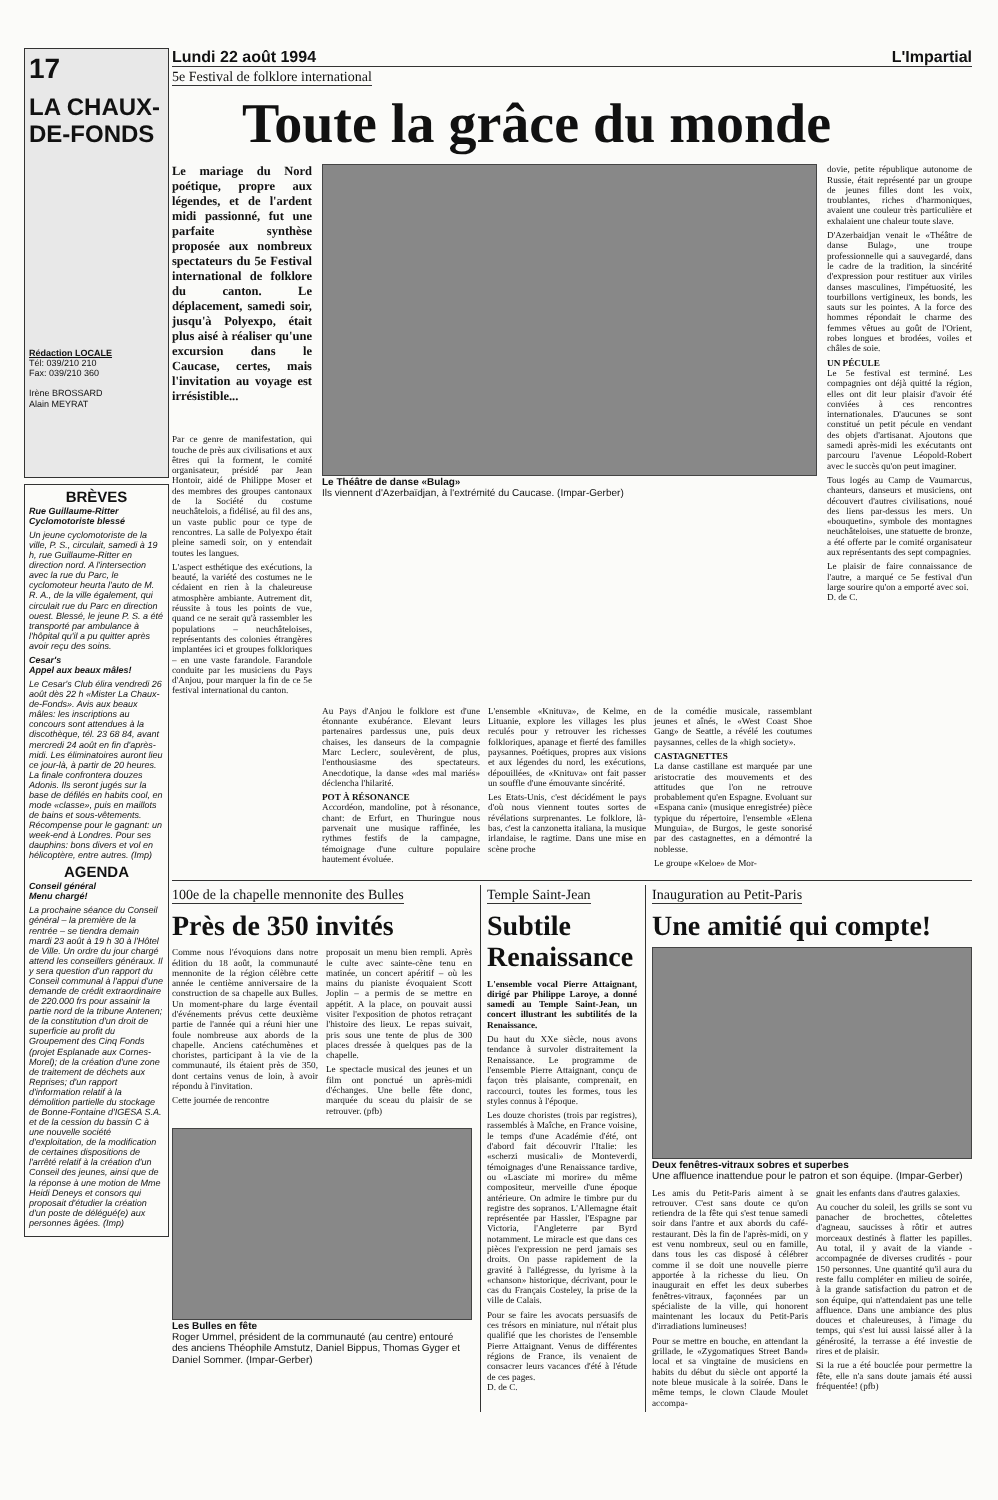17
LA CHAUX-DE-FONDS
Rédaction LOCALE
Tél: 039/210 210
Fax: 039/210 360
Irène BROSSARD
Alain MEYRAT
BRÈVES
Rue Guillaume-Ritter
Cyclomotoriste blessé
Un jeune cyclomotoriste de la ville, P. S., circulait, samedi à 19 h, rue Guillaume-Ritter en direction nord. A l'intersection avec la rue du Parc, le cyclomoteur heurta l'auto de M. R. A., de la ville également, qui circulait rue du Parc en direction ouest. Blessé, le jeune P. S. a été transporté par ambulance à l'hôpital qu'il a pu quitter après avoir reçu des soins.
Cesar's
Appel aux beaux mâles!
Le Cesar's Club élira vendredi 26 août dès 22 h «Mister La Chaux-de-Fonds». Avis aux beaux mâles: les inscriptions au concours sont attendues à la discothèque, tél. 23 68 84, avant mercredi 24 août en fin d'après-midi. Les éliminatoires auront lieu ce jour-là, à partir de 20 heures. La finale confrontera douzes Adonis. Ils seront jugés sur la base de défilés en habits cool, en mode «classe», puis en maillots de bains et sous-vêtements. Récompense pour le gagnant: un week-end à Londres. Pour ses dauphins: bons divers et vol en hélicoptère, entre autres. (Imp)
AGENDA
Conseil général
Menu chargé!
La prochaine séance du Conseil général – la première de la rentrée – se tiendra demain mardi 23 août à 19 h 30 à l'Hôtel de Ville. Un ordre du jour chargé attend les conseillers généraux. Il y sera question d'un rapport du Conseil communal à l'appui d'une demande de crédit extraordinaire de 220.000 frs pour assainir la partie nord de la tribune Antenen; de la constitution d'un droit de superficie au profit du Groupement des Cinq Fonds (projet Esplanade aux Cornes-Morel); de la création d'une zone de traitement de déchets aux Reprises; d'un rapport d'information relatif à la démolition partielle du stockage de Bonne-Fontaine d'IGESA S.A. et de la cession du bassin C à une nouvelle société d'exploitation, de la modification de certaines dispositions de l'arrêté relatif à la création d'un Conseil des jeunes, ainsi que de la réponse à une motion de Mme Heidi Deneys et consors qui proposait d'étudier la création d'un poste de délégué(e) aux personnes âgées. (Imp)
Lundi 22 août 1994 L'Impartial
5e Festival de folklore international
Toute la grâce du monde
Le mariage du Nord poétique, propre aux légendes, et de l'ardent midi passionné, fut une parfaite synthèse proposée aux nombreux spectateurs du 5e Festival international de folklore du canton. Le déplacement, samedi soir, jusqu'à Polyexpo, était plus aisé à réaliser qu'une excursion dans le Caucase, certes, mais l'invitation au voyage est irrésistible...
Par ce genre de manifestation, qui touche de près aux civilisations et aux êtres qui la forment, le comité organisateur, présidé par Jean Hontoir, aidé de Philippe Moser et des membres des groupes cantonaux de la Société du costume neuchâtelois, a fidélisé, au fil des ans, un vaste public pour ce type de rencontres. La salle de Polyexpo était pleine samedi soir, on y entendait toutes les langues.
L'aspect esthétique des exécutions, la beauté, la variété des costumes ne le cédaient en rien à la chaleureuse atmosphère ambiante. Autrement dit, réussite à tous les points de vue, quand ce ne serait qu'à rassembler les populations – neuchâteloises, représentants des colonies étrangères implantées ici et groupes folkloriques – en une vaste farandole. Farandole conduite par les musiciens du Pays d'Anjou, pour marquer la fin de ce 5e festival international du canton.
Le Théâtre de danse «Bulag»
Ils viennent d'Azerbaïdjan, à l'extrémité du Caucase. (Impar-Gerber)
dovie, petite république autonome de Russie, était représenté par un groupe de jeunes filles dont les voix, troublantes, riches d'harmoniques, avaient une couleur très particulière et exhalaient une chaleur toute slave.
D'Azerbaidjan venait le «Théâtre de danse Bulag», une troupe professionnelle qui a sauvegardé, dans le cadre de la tradition, la sincérité d'expression pour restituer aux viriles danses masculines, l'impétuosité, les tourbillons vertigineux, les bonds, les sauts sur les pointes. A la force des hommes répondait le charme des femmes vêtues au goût de l'Orient, robes longues et brodées, voiles et châles de soie.
UN PÉCULE
Le 5e festival est terminé. Les compagnies ont déjà quitté la région, elles ont dit leur plaisir d'avoir été conviées à ces rencontres internationales. D'aucunes se sont constitué un petit pécule en vendant des objets d'artisanat. Ajoutons que samedi après-midi les exécutants ont parcouru l'avenue Léopold-Robert avec le succès qu'on peut imaginer.
Tous logés au Camp de Vaumarcus, chanteurs, danseurs et musiciens, ont découvert d'autres civilisations, noué des liens par-dessus les mers. Un «bouquetin», symbole des montagnes neuchâteloises, une statuette de bronze, a été offerte par le comité organisateur aux représentants des sept compagnies.
Le plaisir de faire connaissance de l'autre, a marqué ce 5e festival d'un large sourire qu'on a emporté avec soi.
D. de C.
Au Pays d'Anjou le folklore est d'une étonnante exubérance. Elevant leurs partenaires pardessus une, puis deux chaises, les danseurs de la compagnie Marc Leclerc, soulevèrent, de plus, l'enthousiasme des spectateurs. Anecdotique, la danse «des mal mariés» déclencha l'hilarité.
POT À RÉSONANCE
Accordéon, mandoline, pot à résonance, chant: de Erfurt, en Thuringue nous parvenait une musique raffinée, les rythmes festifs de la campagne, témoignage d'une culture populaire hautement évoluée.
L'ensemble «Knituva», de Kelme, en Lituanie, explore les villages les plus reculés pour y retrouver les richesses folkloriques, apanage et fierté des familles paysannes. Poétiques, propres aux visions et aux légendes du nord, les exécutions, dépouillées, de «Knituva» ont fait passer un souffle d'une émouvante sincérité.
Les Etats-Unis, c'est décidément le pays d'où nous viennent toutes sortes de révélations surprenantes. Le folklore, là-bas, c'est la canzonetta italiana, la musique irlandaise, le ragtime. Dans une mise en scène proche
de la comédie musicale, rassemblant jeunes et aînés, le «West Coast Shoe Gang» de Seattle, a révélé les coutumes paysannes, celles de la «high society».
CASTAGNETTES
La danse castillane est marquée par une aristocratie des mouvements et des attitudes que l'on ne retrouve probablement qu'en Espagne. Evoluant sur «Espana cani» (musique enregistrée) pièce typique du répertoire, l'ensemble «Elena Munguia», de Burgos, le geste sonorisé par des castagnettes, en a démontré la noblesse.
Le groupe «Keloe» de Mor-
100e de la chapelle mennonite des Bulles
Près de 350 invités
Comme nous l'évoquions dans notre édition du 18 août, la communauté mennonite de la région célèbre cette année le centième anniversaire de la construction de sa chapelle aux Bulles. Un moment-phare du large éventail d'événements prévus cette deuxième partie de l'année qui a réuni hier une foule nombreuse aux abords de la chapelle. Anciens catéchumènes et choristes, participant à la vie de la communauté, ils étaient près de 350, dont certains venus de loin, à avoir répondu à l'invitation.
Cette journée de rencontre
proposait un menu bien rempli. Après le culte avec sainte-cène tenu en matinée, un concert apéritif – où les mains du pianiste évoquaient Scott Joplin – a permis de se mettre en appétit. A la place, on pouvait aussi visiter l'exposition de photos retraçant l'histoire des lieux. Le repas suivait, pris sous une tente de plus de 300 places dressée à quelques pas de la chapelle.
Le spectacle musical des jeunes et un film ont ponctué un après-midi d'échanges. Une belle fête donc, marquée du sceau du plaisir de se retrouver. (pfb)
Les Bulles en fête
Roger Ummel, président de la communauté (au centre) entouré des anciens Théophile Amstutz, Daniel Bippus, Thomas Gyger et Daniel Sommer. (Impar-Gerber)
Temple Saint-Jean
Subtile Renaissance
L'ensemble vocal Pierre Attaignant, dirigé par Philippe Laroye, a donné samedi au Temple Saint-Jean, un concert illustrant les subtilités de la Renaissance.
Du haut du XXe siècle, nous avons tendance à survoler distraitement la Renaissance. Le programme de l'ensemble Pierre Attaignant, conçu de façon très plaisante, comprenait, en raccourci, toutes les formes, tous les styles connus à l'époque.
Les douze choristes (trois par registres), rassemblés à Maîche, en France voisine, le temps d'une Académie d'été, ont d'abord fait découvrir l'Italie: les «scherzi musicali» de Monteverdi, témoignages d'une Renaissance tardive, ou «Lasciate mi morire» du même compositeur, merveille d'une époque antérieure. On admire le timbre pur du registre des sopranos. L'Allemagne était représentée par Hassler, l'Espagne par Victoria, l'Angleterre par Byrd notamment. Le miracle est que dans ces pièces l'expression ne perd jamais ses droits. On passe rapidement de la gravité à l'allégresse, du lyrisme à la «chanson» historique, décrivant, pour le cas du Français Costeley, la prise de la ville de Calais.
Pour se faire les avocats persuasifs de ces trésors en miniature, nul n'était plus qualifié que les choristes de l'ensemble Pierre Attaignant. Venus de différentes régions de France, ils venaient de consacrer leurs vacances d'été à l'étude de ces pages.
D. de C.
Inauguration au Petit-Paris
Une amitié qui compte!
Deux fenêtres-vitraux sobres et superbes
Une affluence inattendue pour le patron et son équipe. (Impar-Gerber)
Les amis du Petit-Paris aiment à se retrouver. C'est sans doute ce qu'on retiendra de la fête qui s'est tenue samedi soir dans l'antre et aux abords du café-restaurant. Dès la fin de l'après-midi, on y est venu nombreux, seul ou en famille, dans tous les cas disposé à célébrer comme il se doit une nouvelle pierre apportée à la richesse du lieu. On inaugurait en effet les deux suberbes fenêtres-vitraux, façonnées par un spécialiste de la ville, qui honorent maintenant les locaux du Petit-Paris d'irradiations lumineuses!
Pour se mettre en bouche, en attendant la grillade, le «Zygomatiques Street Band» local et sa vingtaine de musiciens en habits du début du siècle ont apporté la note bleue musicale à la soirée. Dans le même temps, le clown Claude Moulet accompa-
gnait les enfants dans d'autres galaxies.
Au coucher du soleil, les grills se sont vu panacher de brochettes, côtelettes d'agneau, saucisses à rôtir et autres morceaux destinés à flatter les papilles. Au total, il y avait de la viande - accompagnée de diverses crudités - pour 150 personnes. Une quantité qu'il aura du reste fallu compléter en milieu de soirée, à la grande satisfaction du patron et de son équipe, qui n'attendaient pas une telle affluence. Dans une ambiance des plus douces et chaleureuses, à l'image du temps, qui s'est lui aussi laissé aller à la générosité, la terrasse a été investie de rires et de plaisir.
Si la rue a été bouclée pour permettre la fête, elle n'a sans doute jamais été aussi fréquentée! (pfb)